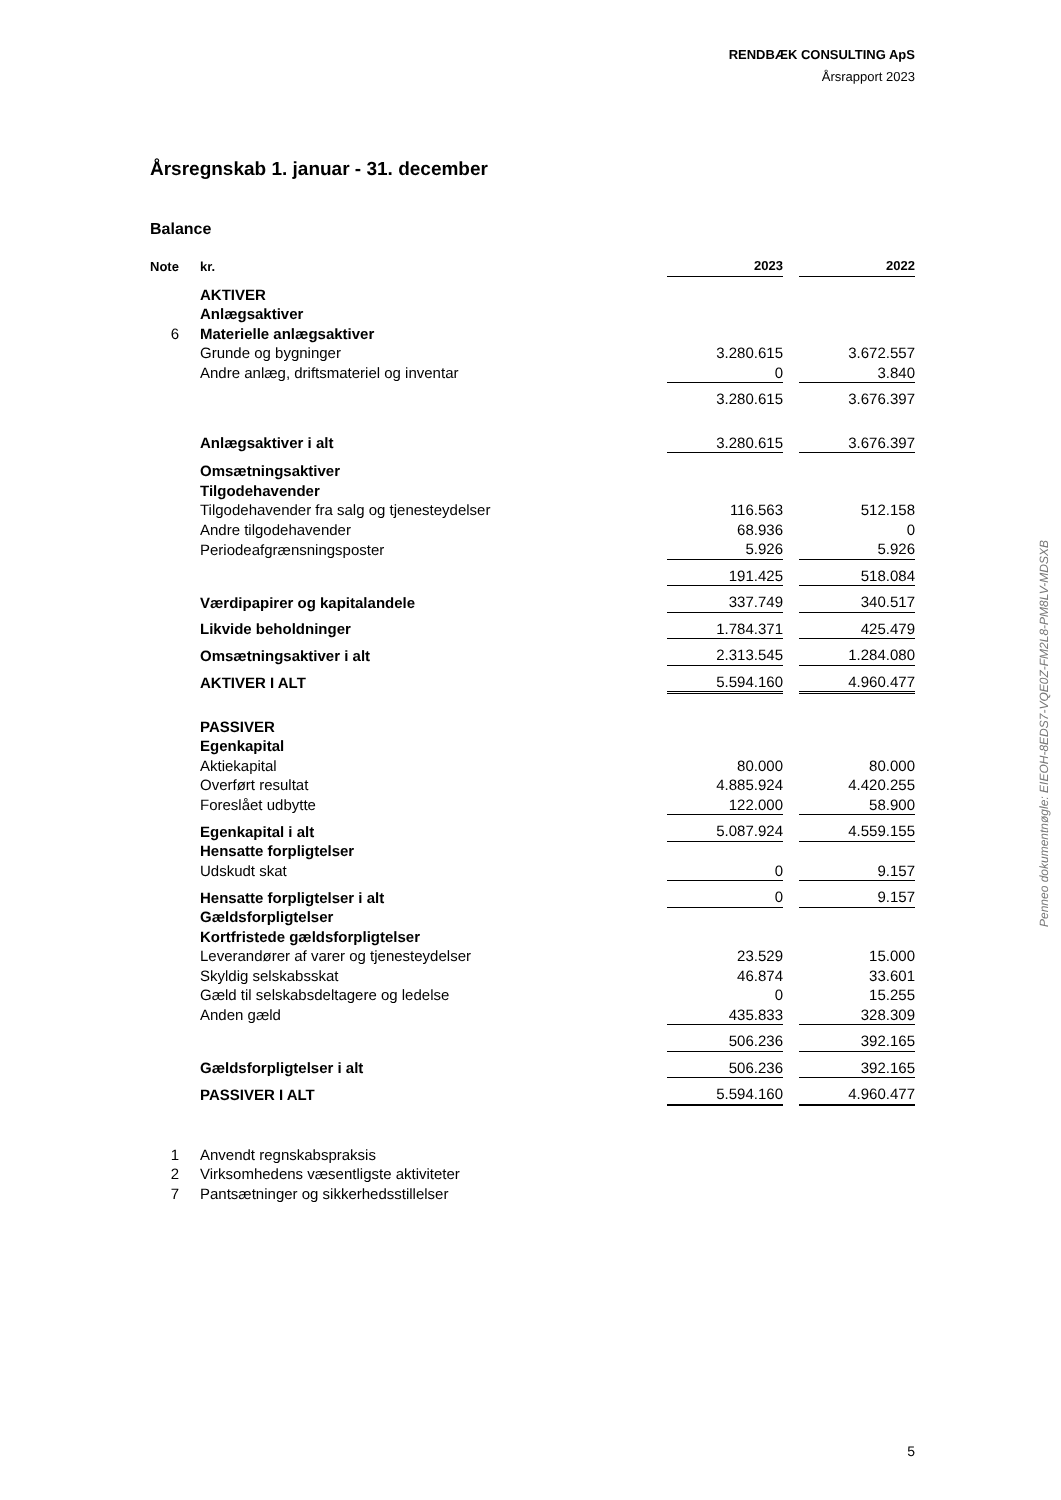RENDBÆK CONSULTING ApS
Årsrapport 2023
Årsregnskab 1. januar - 31. december
Balance
| Note | kr. | 2023 | | 2022 |
| --- | --- | --- | --- | --- |
| | AKTIVER | | | |
| | Anlægsaktiver | | | |
| 6 | Materielle anlægsaktiver | | | |
| | Grunde og bygninger | 3.280.615 | | 3.672.557 |
| | Andre anlæg, driftsmateriel og inventar | 0 | | 3.840 |
| | | 3.280.615 | | 3.676.397 |
| | Anlægsaktiver i alt | 3.280.615 | | 3.676.397 |
| | Omsætningsaktiver | | | |
| | Tilgodehavender | | | |
| | Tilgodehavender fra salg og tjenesteydelser | 116.563 | | 512.158 |
| | Andre tilgodehavender | 68.936 | | 0 |
| | Periodeafgrænsningsposter | 5.926 | | 5.926 |
| | | 191.425 | | 518.084 |
| | Værdipapirer og kapitalandele | 337.749 | | 340.517 |
| | Likvide beholdninger | 1.784.371 | | 425.479 |
| | Omsætningsaktiver i alt | 2.313.545 | | 1.284.080 |
| | AKTIVER I ALT | 5.594.160 | | 4.960.477 |
| | PASSIVER | | | |
| | Egenkapital | | | |
| | Aktiekapital | 80.000 | | 80.000 |
| | Overført resultat | 4.885.924 | | 4.420.255 |
| | Foreslået udbytte | 122.000 | | 58.900 |
| | Egenkapital i alt | 5.087.924 | | 4.559.155 |
| | Hensatte forpligtelser | | | |
| | Udskudt skat | 0 | | 9.157 |
| | Hensatte forpligtelser i alt | 0 | | 9.157 |
| | Gældsforpligtelser | | | |
| | Kortfristede gældsforpligtelser | | | |
| | Leverandører af varer og tjenesteydelser | 23.529 | | 15.000 |
| | Skyldig selskabsskat | 46.874 | | 33.601 |
| | Gæld til selskabsdeltagere og ledelse | 0 | | 15.255 |
| | Anden gæld | 435.833 | | 328.309 |
| | | 506.236 | | 392.165 |
| | Gældsforpligtelser i alt | 506.236 | | 392.165 |
| | PASSIVER I ALT | 5.594.160 | | 4.960.477 |
| 1 | Anvendt regnskabspraksis | | | |
| 2 | Virksomhedens væsentligste aktiviteter | | | |
| 7 | Pantsætninger og sikkerhedsstillelser | | | |
Penneo dokumentnøgle: EIEOH-8EDS7-VQE0Z-FM2L8-PM8LV-MDSXB
5